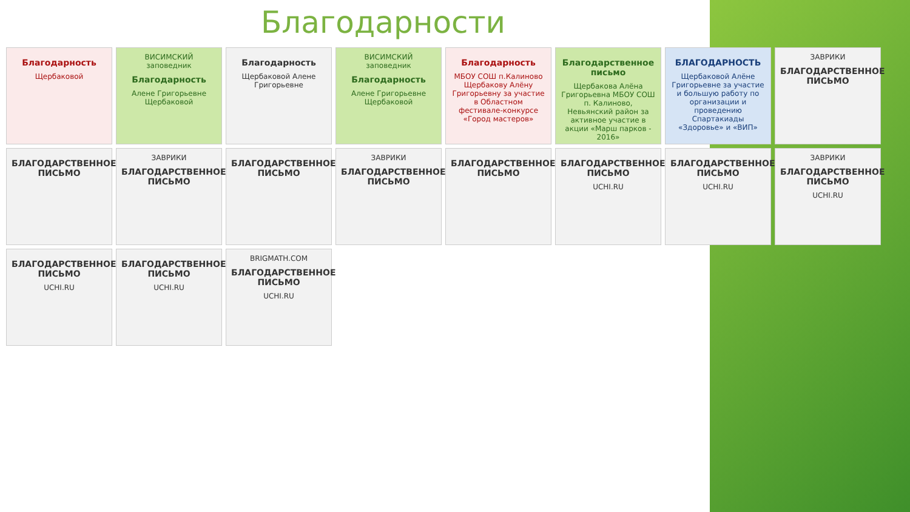Благодарности
Благодарность
Щербаковой
ВИСИМСКИЙ заповедник
Благодарность
Алене Григорьевне Щербаковой
Благодарность
Щербаковой Алене Григорьевне
ВИСИМСКИЙ заповедник
Благодарность
Алене Григорьевне Щербаковой
Благодарность
МБОУ СОШ п.Калиново Щербакову Алёну Григорьевну за участие в Областном фестивале-конкурсе «Город мастеров»
Благодарственное письмо
Щербакова Алёна Григорьевна МБОУ СОШ п. Калиново, Невьянский район за активное участие в акции «Марш парков - 2016»
БЛАГОДАРНОСТЬ
Щербаковой Алёне Григорьевне за участие и большую работу по организации и проведению Спартакиады «Здоровье» и «ВИП»
ЗАВРИКИ
БЛАГОДАРСТВЕННОЕ ПИСЬМО
БЛАГОДАРСТВЕННОЕ ПИСЬМО
ЗАВРИКИ
БЛАГОДАРСТВЕННОЕ ПИСЬМО
БЛАГОДАРСТВЕННОЕ ПИСЬМО
ЗАВРИКИ
БЛАГОДАРСТВЕННОЕ ПИСЬМО
БЛАГОДАРСТВЕННОЕ ПИСЬМО
БЛАГОДАРСТВЕННОЕ ПИСЬМО
UCHI.RU
БЛАГОДАРСТВЕННОЕ ПИСЬМО
UCHI.RU
ЗАВРИКИ
БЛАГОДАРСТВЕННОЕ ПИСЬМО
UCHI.RU
БЛАГОДАРСТВЕННОЕ ПИСЬМО
UCHI.RU
БЛАГОДАРСТВЕННОЕ ПИСЬМО
UCHI.RU
BRIGMATH.COM
БЛАГОДАРСТВЕННОЕ ПИСЬМО
UCHI.RU